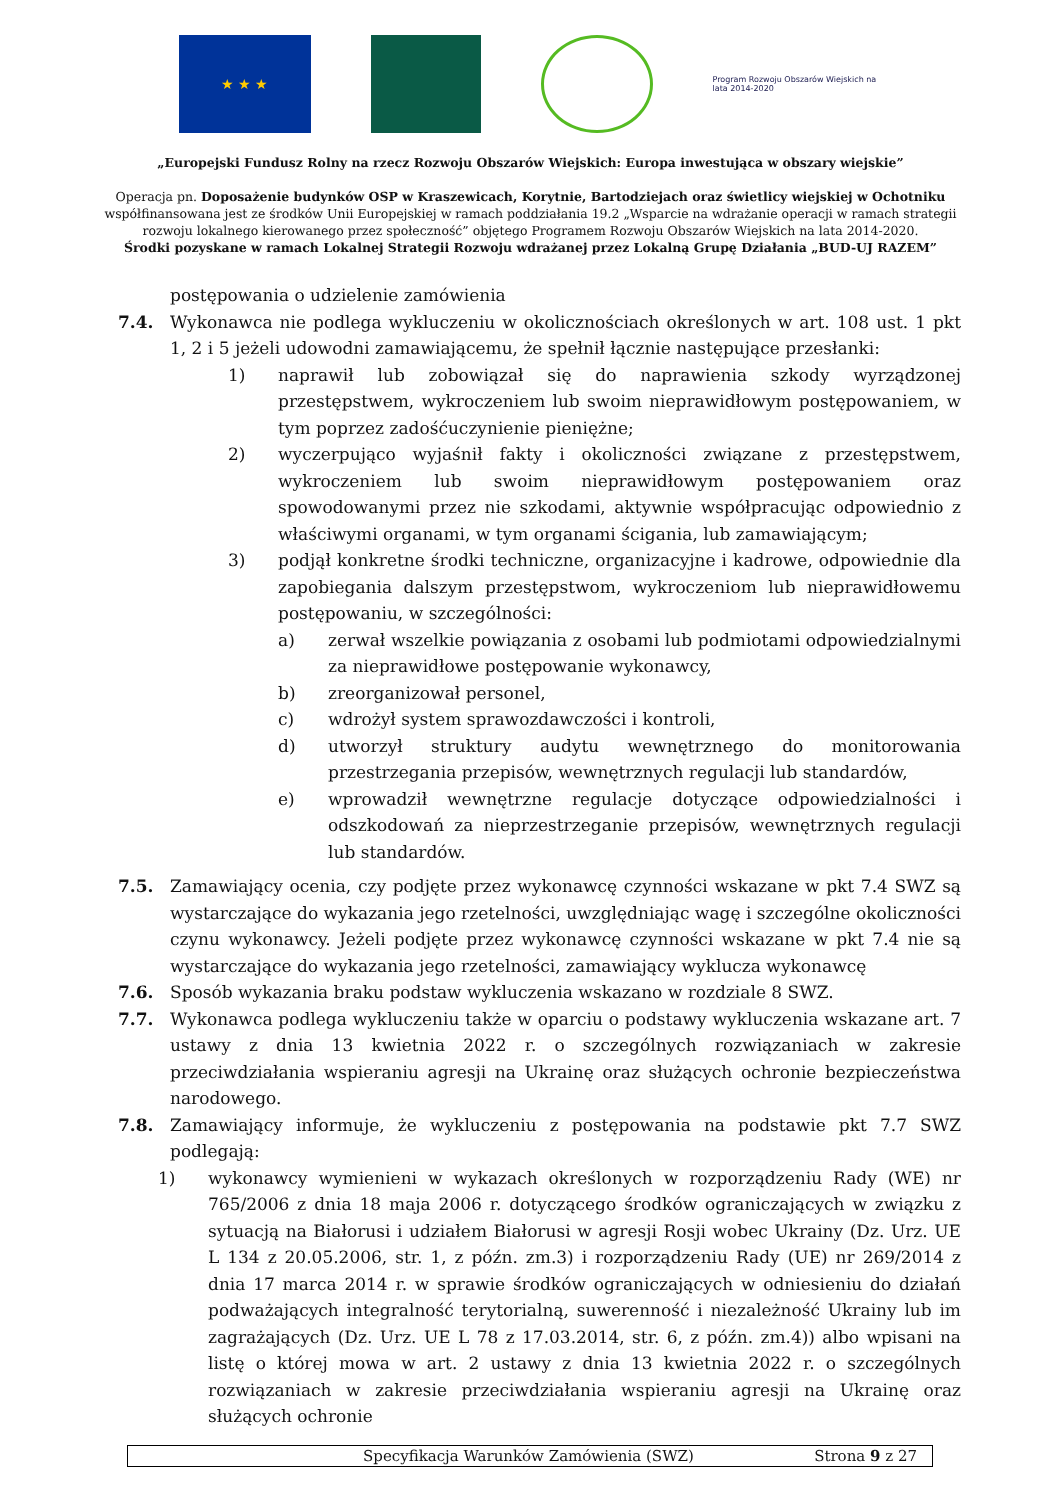★ ★ ★
Program Rozwoju Obszarów Wiejskich na lata 2014-2020
„Europejski Fundusz Rolny na rzecz Rozwoju Obszarów Wiejskich: Europa inwestująca w obszary wiejskie”
Operacja pn. Doposażenie budynków OSP w Kraszewicach, Korytnie, Bartodziejach oraz świetlicy wiejskiej w Ochotniku
współfinansowana jest ze środków Unii Europejskiej w ramach poddziałania 19.2 „Wsparcie na wdrażanie operacji w ramach strategii
rozwoju lokalnego kierowanego przez społeczność” objętego Programem Rozwoju Obszarów Wiejskich na lata 2014-2020.
Środki pozyskane w ramach Lokalnej Strategii Rozwoju wdrażanej przez Lokalną Grupę Działania „BUD-UJ RAZEM”
postępowania o udzielenie zamówienia
7.4. Wykonawca nie podlega wykluczeniu w okolicznościach określonych w art. 108 ust. 1 pkt 1, 2 i 5 jeżeli udowodni zamawiającemu, że spełnił łącznie następujące przesłanki:
1) naprawił lub zobowiązał się do naprawienia szkody wyrządzonej przestępstwem, wykroczeniem lub swoim nieprawidłowym postępowaniem, w tym poprzez zadośćuczynienie pieniężne;
2) wyczerpująco wyjaśnił fakty i okoliczności związane z przestępstwem, wykroczeniem lub swoim nieprawidłowym postępowaniem oraz spowodowanymi przez nie szkodami, aktywnie współpracując odpowiednio z właściwymi organami, w tym organami ścigania, lub zamawiającym;
3) podjął konkretne środki techniczne, organizacyjne i kadrowe, odpowiednie dla zapobiegania dalszym przestępstwom, wykroczeniom lub nieprawidłowemu postępowaniu, w szczególności:
a) zerwał wszelkie powiązania z osobami lub podmiotami odpowiedzialnymi za nieprawidłowe postępowanie wykonawcy,
b) zreorganizował personel,
c) wdrożył system sprawozdawczości i kontroli,
d) utworzył struktury audytu wewnętrznego do monitorowania przestrzegania przepisów, wewnętrznych regulacji lub standardów,
e) wprowadził wewnętrzne regulacje dotyczące odpowiedzialności i odszkodowań za nieprzestrzeganie przepisów, wewnętrznych regulacji lub standardów.
7.5. Zamawiający ocenia, czy podjęte przez wykonawcę czynności wskazane w pkt 7.4 SWZ są wystarczające do wykazania jego rzetelności, uwzględniając wagę i szczególne okoliczności czynu wykonawcy. Jeżeli podjęte przez wykonawcę czynności wskazane w pkt 7.4 nie są wystarczające do wykazania jego rzetelności, zamawiający wyklucza wykonawcę
7.6. Sposób wykazania braku podstaw wykluczenia wskazano w rozdziale 8 SWZ.
7.7. Wykonawca podlega wykluczeniu także w oparciu o podstawy wykluczenia wskazane art. 7 ustawy z dnia 13 kwietnia 2022 r. o szczególnych rozwiązaniach w zakresie przeciwdziałania wspieraniu agresji na Ukrainę oraz służących ochronie bezpieczeństwa narodowego.
7.8. Zamawiający informuje, że wykluczeniu z postępowania na podstawie pkt 7.7 SWZ podlegają:
1) wykonawcy wymienieni w wykazach określonych w rozporządzeniu Rady (WE) nr 765/2006 z dnia 18 maja 2006 r. dotyczącego środków ograniczających w związku z sytuacją na Białorusi i udziałem Białorusi w agresji Rosji wobec Ukrainy (Dz. Urz. UE L 134 z 20.05.2006, str. 1, z późn. zm.3) i rozporządzeniu Rady (UE) nr 269/2014 z dnia 17 marca 2014 r. w sprawie środków ograniczających w odniesieniu do działań podważających integralność terytorialną, suwerenność i niezależność Ukrainy lub im zagrażających (Dz. Urz. UE L 78 z 17.03.2014, str. 6, z późn. zm.4)) albo wpisani na listę o której mowa w art. 2 ustawy z dnia 13 kwietnia 2022 r. o szczególnych rozwiązaniach w zakresie przeciwdziałania wspieraniu agresji na Ukrainę oraz służących ochronie
Specyfikacja Warunków Zamówienia (SWZ) Strona 9 z 27